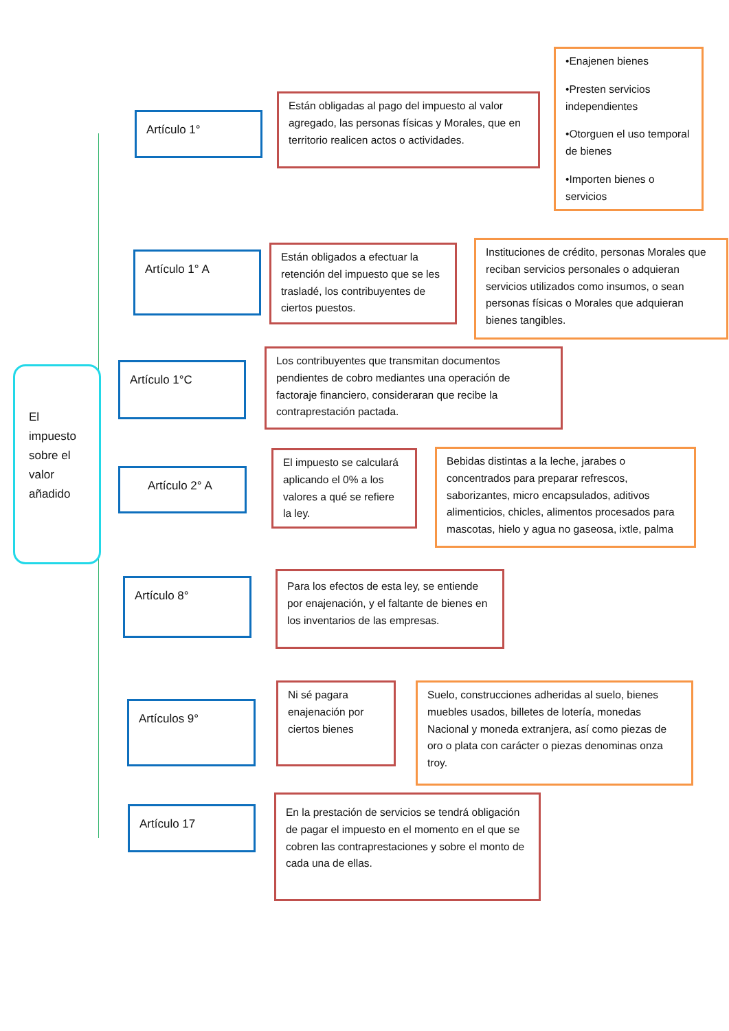El impuesto sobre el valor añadido
Artículo 1°
Están obligadas al pago del impuesto al valor agregado, las personas físicas y Morales, que en territorio realicen actos o actividades.
•Enajenen bienes
•Presten servicios independientes
•Otorguen el uso temporal de bienes
•Importen bienes o servicios
Artículo 1° A
Están obligados a efectuar la retención del impuesto que se les trasladé, los contribuyentes de ciertos puestos.
Instituciones de crédito, personas Morales que reciban servicios personales o adquieran servicios utilizados como insumos, o sean personas físicas o Morales que adquieran bienes tangibles.
Artículo 1°C
Los contribuyentes que transmitan documentos pendientes de cobro mediantes una operación de factoraje financiero, consideraran que recibe la contraprestación pactada.
Artículo 2° A
El impuesto se calculará aplicando el 0% a los valores a qué se refiere la ley.
Bebidas distintas a la leche, jarabes o concentrados para preparar refrescos, saborizantes, micro encapsulados, aditivos alimenticios, chicles, alimentos procesados para mascotas, hielo y agua no gaseosa, ixtle, palma
Artículo 8°
Para los efectos de esta ley, se entiende por enajenación, y el faltante de bienes en los inventarios de las empresas.
Artículos 9°
Ni sé pagara enajenación por ciertos bienes
Suelo, construcciones adheridas al suelo, bienes muebles usados, billetes de lotería, monedas Nacional y moneda extranjera, así como piezas de oro o plata con carácter o piezas denominas onza troy.
Artículo 17
En la prestación de servicios se tendrá obligación de pagar el impuesto en el momento en el que se cobren las contraprestaciones y sobre el monto de cada una de ellas.